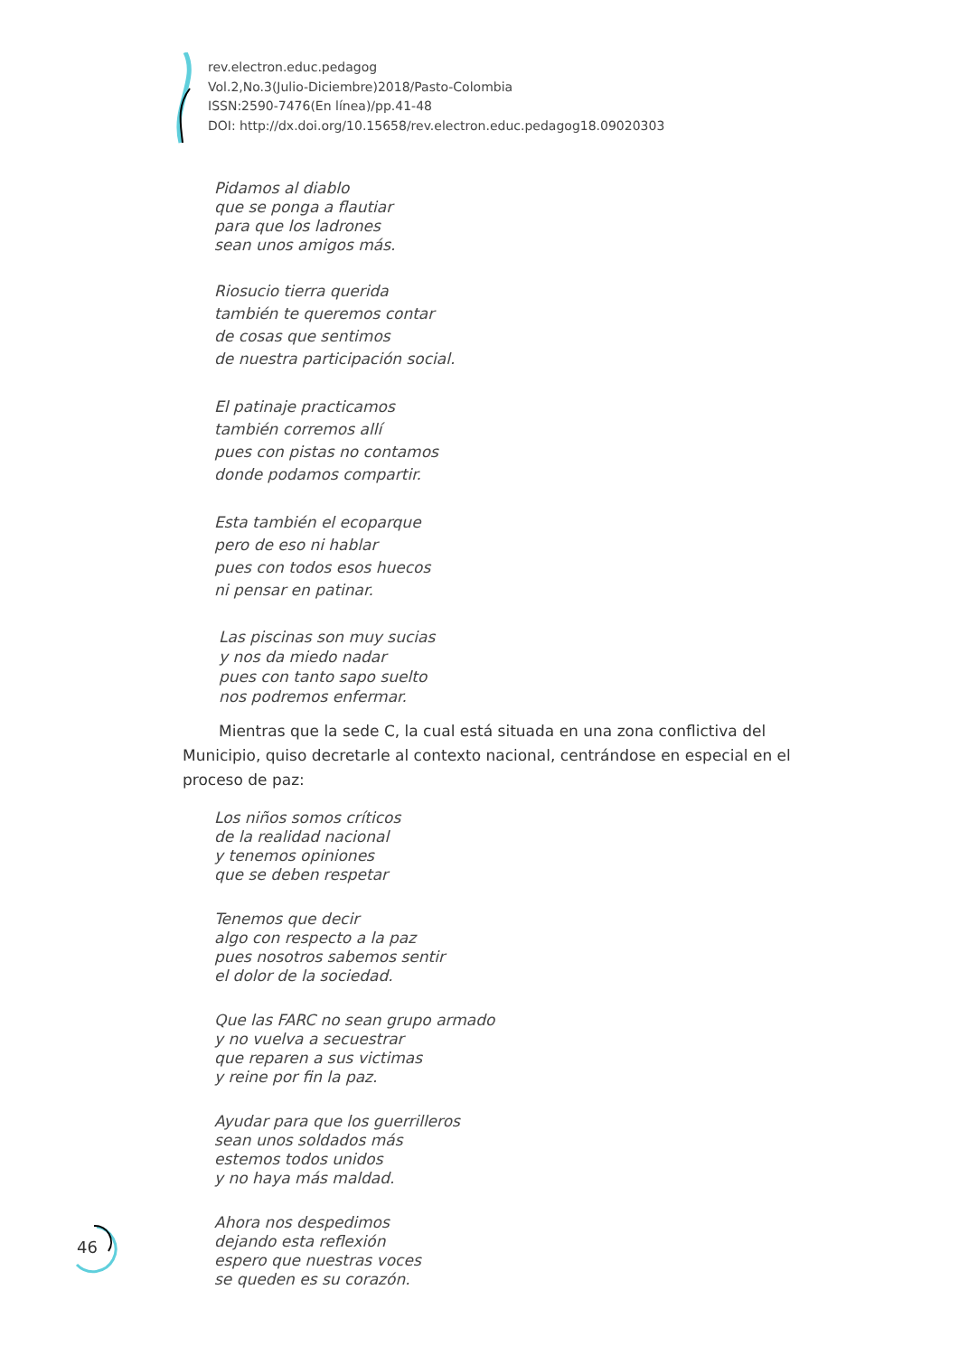rev.electron.educ.pedagog
Vol.2,No.3(Julio-Diciembre)2018/Pasto-Colombia
ISSN:2590-7476(En línea)/pp.41-48
DOI: http://dx.doi.org/10.15658/rev.electron.educ.pedagog18.09020303
Pidamos al diablo
que se ponga a flautiar
para que los ladrones
sean unos amigos más.
Riosucio tierra querida
también te queremos contar
de cosas que sentimos
de nuestra participación social.
El patinaje practicamos
también corremos allí
pues con pistas no contamos
donde podamos compartir.
Esta también el ecoparque
pero de eso ni hablar
pues con todos esos huecos
ni pensar en patinar.
Las piscinas son muy sucias
y nos da miedo nadar
pues con tanto sapo suelto
nos podremos enfermar.
Mientras que la sede C, la cual está situada en una zona conflictiva del Municipio, quiso decretarle al contexto nacional, centrándose en especial en el proceso de paz:
Los niños somos críticos
de la realidad nacional
y tenemos opiniones
que se deben respetar
Tenemos que decir
algo con respecto a la paz
pues nosotros sabemos sentir
el dolor de la sociedad.
Que las FARC no sean grupo armado
y no vuelva a secuestrar
que reparen a sus victimas
y reine por fin la paz.
Ayudar para que los guerrilleros
sean unos soldados más
estemos todos unidos
y no haya más maldad.
Ahora nos despedimos
dejando esta reflexión
espero que nuestras voces
se queden es su corazón.
46